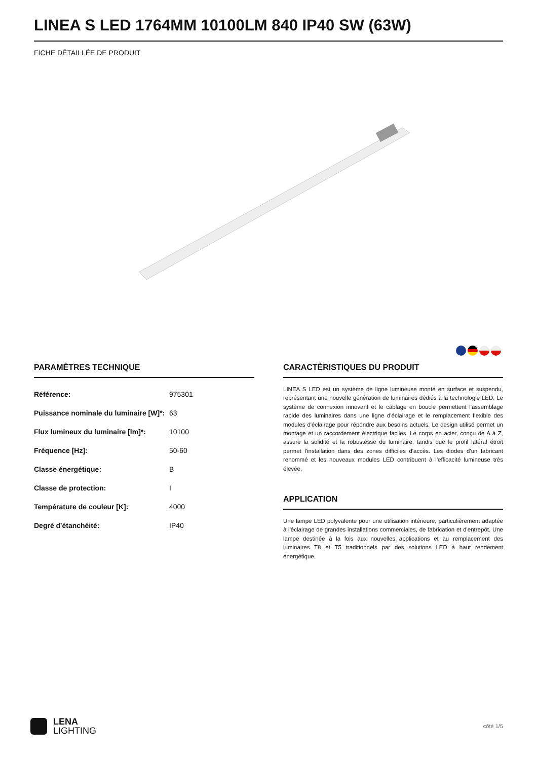LINEA S LED 1764MM 10100LM 840 IP40 SW (63W)
FICHE DÉTAILLÉE DE PRODUIT
PARAMÈTRES TECHNIQUE
| Référence: | 975301 |
| Puissance nominale du luminaire [W]*: | 63 |
| Flux lumineux du luminaire [lm]*: | 10100 |
| Fréquence [Hz]: | 50-60 |
| Classe énergétique: | B |
| Classe de protection: | I |
| Température de couleur [K]: | 4000 |
| Degré d'étanchéité: | IP40 |
CARACTÉRISTIQUES DU PRODUIT
LINEA S LED est un système de ligne lumineuse monté en surface et suspendu, représentant une nouvelle génération de luminaires dédiés à la technologie LED. Le système de connexion innovant et le câblage en boucle permettent l'assemblage rapide des luminaires dans une ligne d'éclairage et le remplacement flexible des modules d'éclairage pour répondre aux besoins actuels. Le design utilisé permet un montage et un raccordement électrique faciles. Le corps en acier, conçu de A à Z, assure la solidité et la robustesse du luminaire, tandis que le profil latéral étroit permet l'installation dans des zones difficiles d'accès. Les diodes d'un fabricant renommé et les nouveaux modules LED contribuent à l'efficacité lumineuse très élevée.
APPLICATION
Une lampe LED polyvalente pour une utilisation intérieure, particulièrement adaptée à l'éclairage de grandes installations commerciales, de fabrication et d'entrepôt. Une lampe destinée à la fois aux nouvelles applications et au remplacement des luminaires T8 et T5 traditionnels par des solutions LED à haut rendement énergétique.
LENA
LIGHTING
côté 1/5